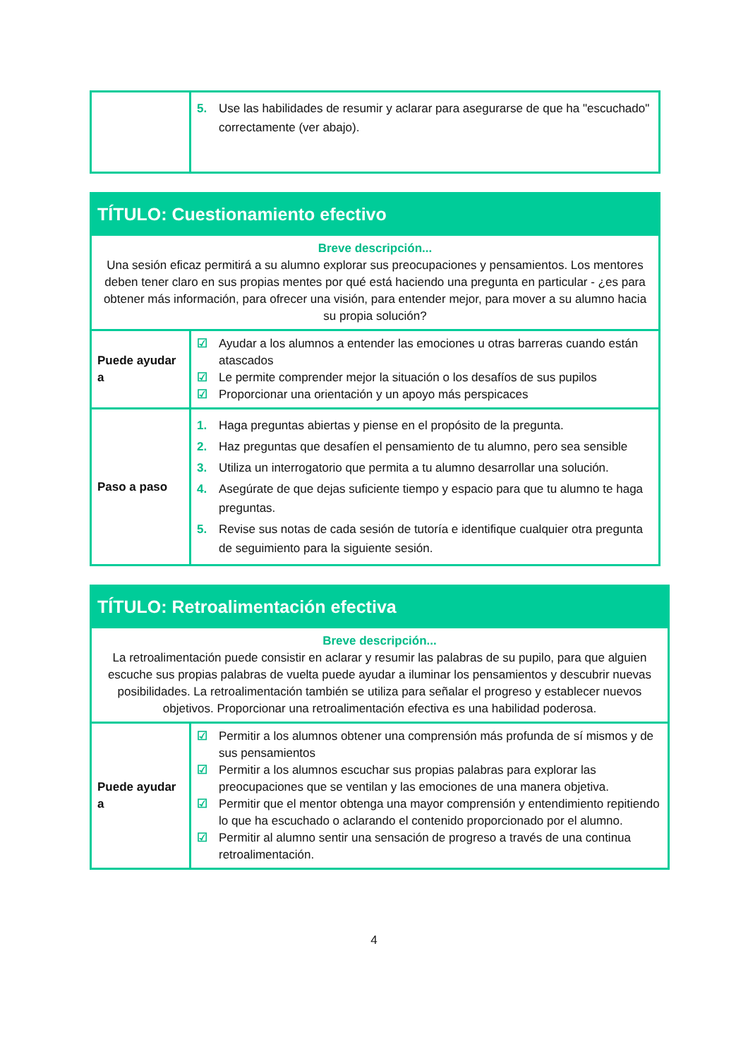| | 5. Use las habilidades de resumir y aclarar para asegurarse de que ha "escuchado" correctamente (ver abajo). |
| TÍTULO: Cuestionamiento efectivo | |
| Breve descripción... Una sesión eficaz permitirá a su alumno explorar sus preocupaciones y pensamientos. Los mentores deben tener claro en sus propias mentes por qué está haciendo una pregunta en particular - ¿es para obtener más información, para ofrecer una visión, para entender mejor, para mover a su alumno hacia su propia solución? | |
| Puede ayudar a | ☑ Ayudar a los alumnos a entender las emociones u otras barreras cuando están atascados ☑ Le permite comprender mejor la situación o los desafíos de sus pupilos ☑ Proporcionar una orientación y un apoyo más perspicaces |
| Paso a paso | 1. Haga preguntas abiertas y piense en el propósito de la pregunta. 2. Haz preguntas que desafíen el pensamiento de tu alumno, pero sea sensible 3. Utiliza un interrogatorio que permita a tu alumno desarrollar una solución. 4. Asegúrate de que dejas suficiente tiempo y espacio para que tu alumno te haga preguntas. 5. Revise sus notas de cada sesión de tutoría e identifique cualquier otra pregunta de seguimiento para la siguiente sesión. |
| TÍTULO: Retroalimentación efectiva | |
| Breve descripción... La retroalimentación puede consistir en aclarar y resumir las palabras de su pupilo, para que alguien escuche sus propias palabras de vuelta puede ayudar a iluminar los pensamientos y descubrir nuevas posibilidades. La retroalimentación también se utiliza para señalar el progreso y establecer nuevos objetivos. Proporcionar una retroalimentación efectiva es una habilidad poderosa. | |
| Puede ayudar a | ☑ Permitir a los alumnos obtener una comprensión más profunda de sí mismos y de sus pensamientos ☑ Permitir a los alumnos escuchar sus propias palabras para explorar las preocupaciones que se ventilan y las emociones de una manera objetiva. ☑ Permitir que el mentor obtenga una mayor comprensión y entendimiento repitiendo lo que ha escuchado o aclarando el contenido proporcionado por el alumno. ☑ Permitir al alumno sentir una sensación de progreso a través de una continua retroalimentación. |
4